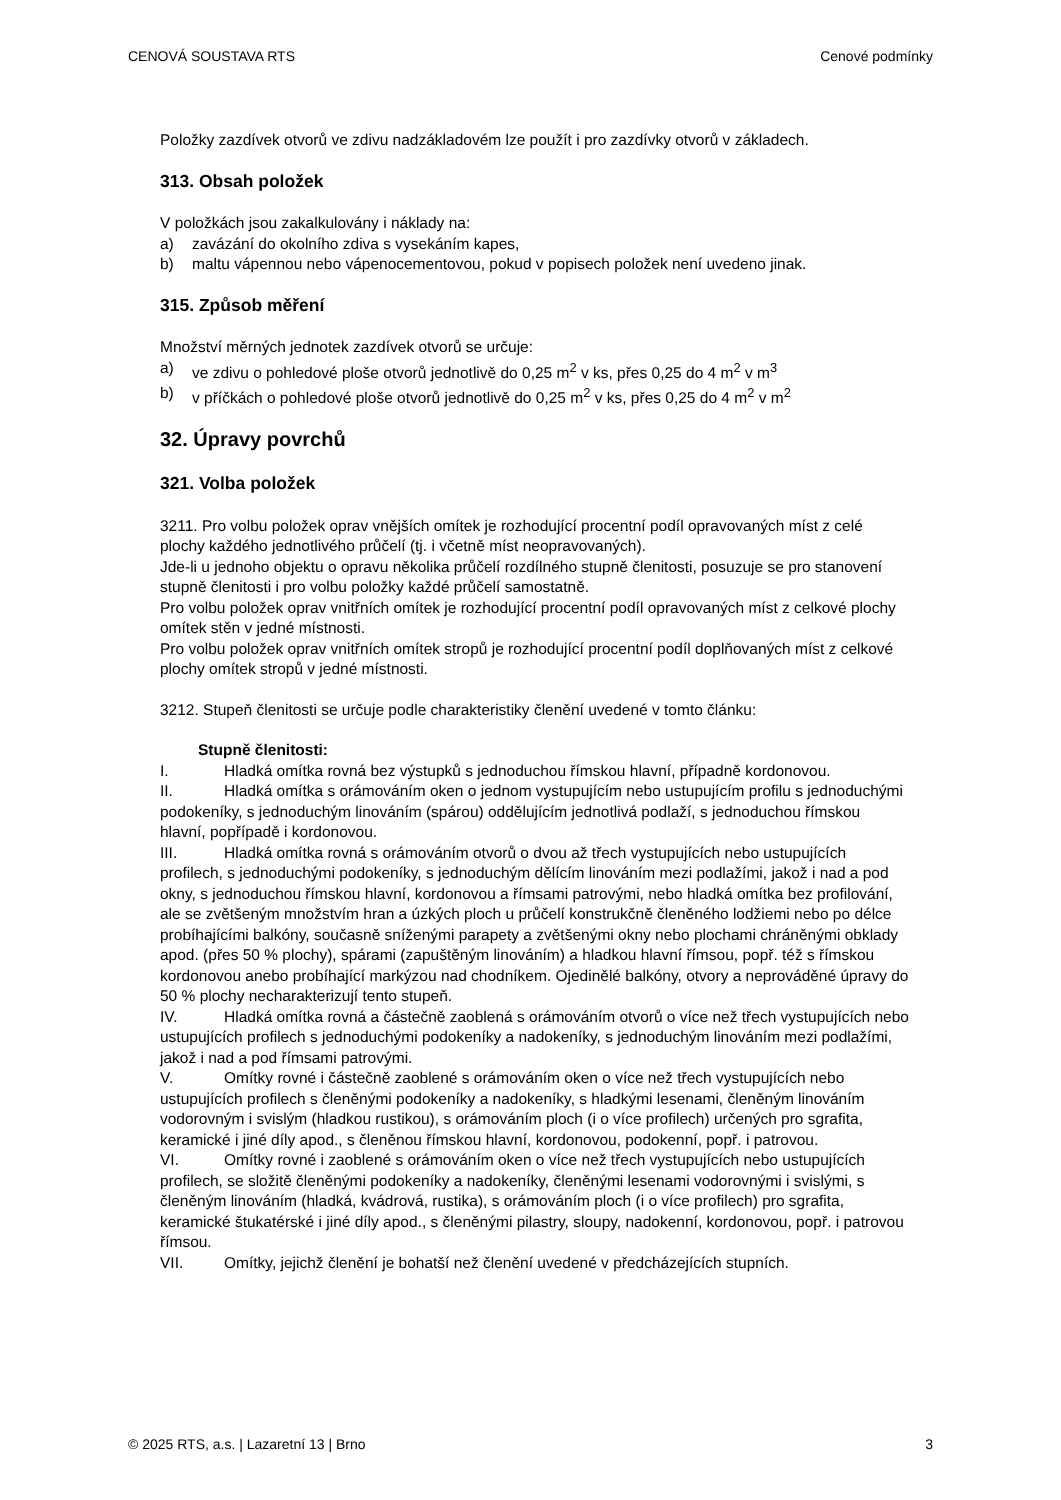CENOVÁ SOUSTAVA RTS Cenové podmínky
Položky zazdívek otvorů ve zdivu nadzákladovém lze použít i pro zazdívky otvorů v základech.
313. Obsah položek
V položkách jsou zakalkulovány i náklady na:
a) zavázání do okolního zdiva s vysekáním kapes,
b) maltu vápennou nebo vápenocementovou, pokud v popisech položek není uvedeno jinak.
315. Způsob měření
Množství měrných jednotek zazdívek otvorů se určuje:
a) ve zdivu o pohledové ploše otvorů jednotlivě do 0,25 m<sup>2</sup> v ks, přes 0,25 do 4 m<sup>2</sup> v m<sup>3</sup>
b) v příčkách o pohledové ploše otvorů jednotlivě do 0,25 m<sup>2</sup> v ks, přes 0,25 do 4 m<sup>2</sup> v m<sup>2</sup>
32. Úpravy povrchů
321. Volba položek
3211. Pro volbu položek oprav vnějších omítek je rozhodující procentní podíl opravovaných míst z celé plochy každého jednotlivého průčelí (tj. i včetně míst neopravovaných).
Jde-li u jednoho objektu o opravu několika průčelí rozdílného stupně členitosti, posuzuje se pro stanovení stupně členitosti i pro volbu položky každé průčelí samostatně.
Pro volbu položek oprav vnitřních omítek je rozhodující procentní podíl opravovaných míst z celkové plochy omítek stěn v jedné místnosti.
Pro volbu položek oprav vnitřních omítek stropů je rozhodující procentní podíl doplňovaných míst z celkové plochy omítek stropů v jedné místnosti.
3212. Stupeň členitosti se určuje podle charakteristiky členění uvedené v tomto článku:
Stupně členitosti:
I. Hladká omítka rovná bez výstupků s jednoduchou římskou hlavní, případně kordonovou.
II. Hladká omítka s orámováním oken o jednom vystupujícím nebo ustupujícím profilu s jednoduchými podokeníky, s jednoduchým linováním (spárou) oddělujícím jednotlivá podlaží, s jednoduchou římskou hlavní, popřípadě i kordonovou.
III. Hladká omítka rovná s orámováním otvorů o dvou až třech vystupujících nebo ustupujících profilech, s jednoduchými podokeníky, s jednoduchým dělícím linováním mezi podlažími, jakož i nad a pod okny, s jednoduchou římskou hlavní, kordonovou a římsami patrovými, nebo hladká omítka bez profilování, ale se zvětšeným množstvím hran a úzkých ploch u průčelí konstrukčně členěného lodžiemi nebo po délce probíhajícími balkóny, současně sníženými parapety a zvětšenými okny nebo plochami chráněnými obklady apod. (přes 50 % plochy), spárami (zapuštěným linováním) a hladkou hlavní římsou, popř. též s římskou kordonovou anebo probíhající markýzou nad chodníkem. Ojedinělé balkóny, otvory a neprováděné úpravy do 50 % plochy necharakterizují tento stupeň.
IV. Hladká omítka rovná a částečně zaoblená s orámováním otvorů o více než třech vystupujících nebo ustupujících profilech s jednoduchými podokeníky a nadokeníky, s jednoduchým linováním mezi podlažími, jakož i nad a pod římsami patrovými.
V. Omítky rovné i částečně zaoblené s orámováním oken o více než třech vystupujících nebo ustupujících profilech s členěnými podokeníky a nadokeníky, s hladkými lesenami, členěným linováním vodorovným i svislým (hladkou rustikou), s orámováním ploch (i o více profilech) určených pro sgrafita, keramické i jiné díly apod., s členěnou římskou hlavní, kordonovou, podokenní, popř. i patrovou.
VI. Omítky rovné i zaoblené s orámováním oken o více než třech vystupujících nebo ustupujících profilech, se složitě členěnými podokeníky a nadokeníky, členěnými lesenami vodorovnými i svislými, s členěným linováním (hladká, kvádrová, rustika), s orámováním ploch (i o více profilech) pro sgrafita, keramické štukatérské i jiné díly apod., s členěnými pilastry, sloupy, nadokenní, kordonovou, popř. i patrovou římsou.
VII. Omítky, jejichž členění je bohatší než členění uvedené v předcházejících stupních.
© 2025 RTS, a.s. | Lazaretní 13 | Brno 3